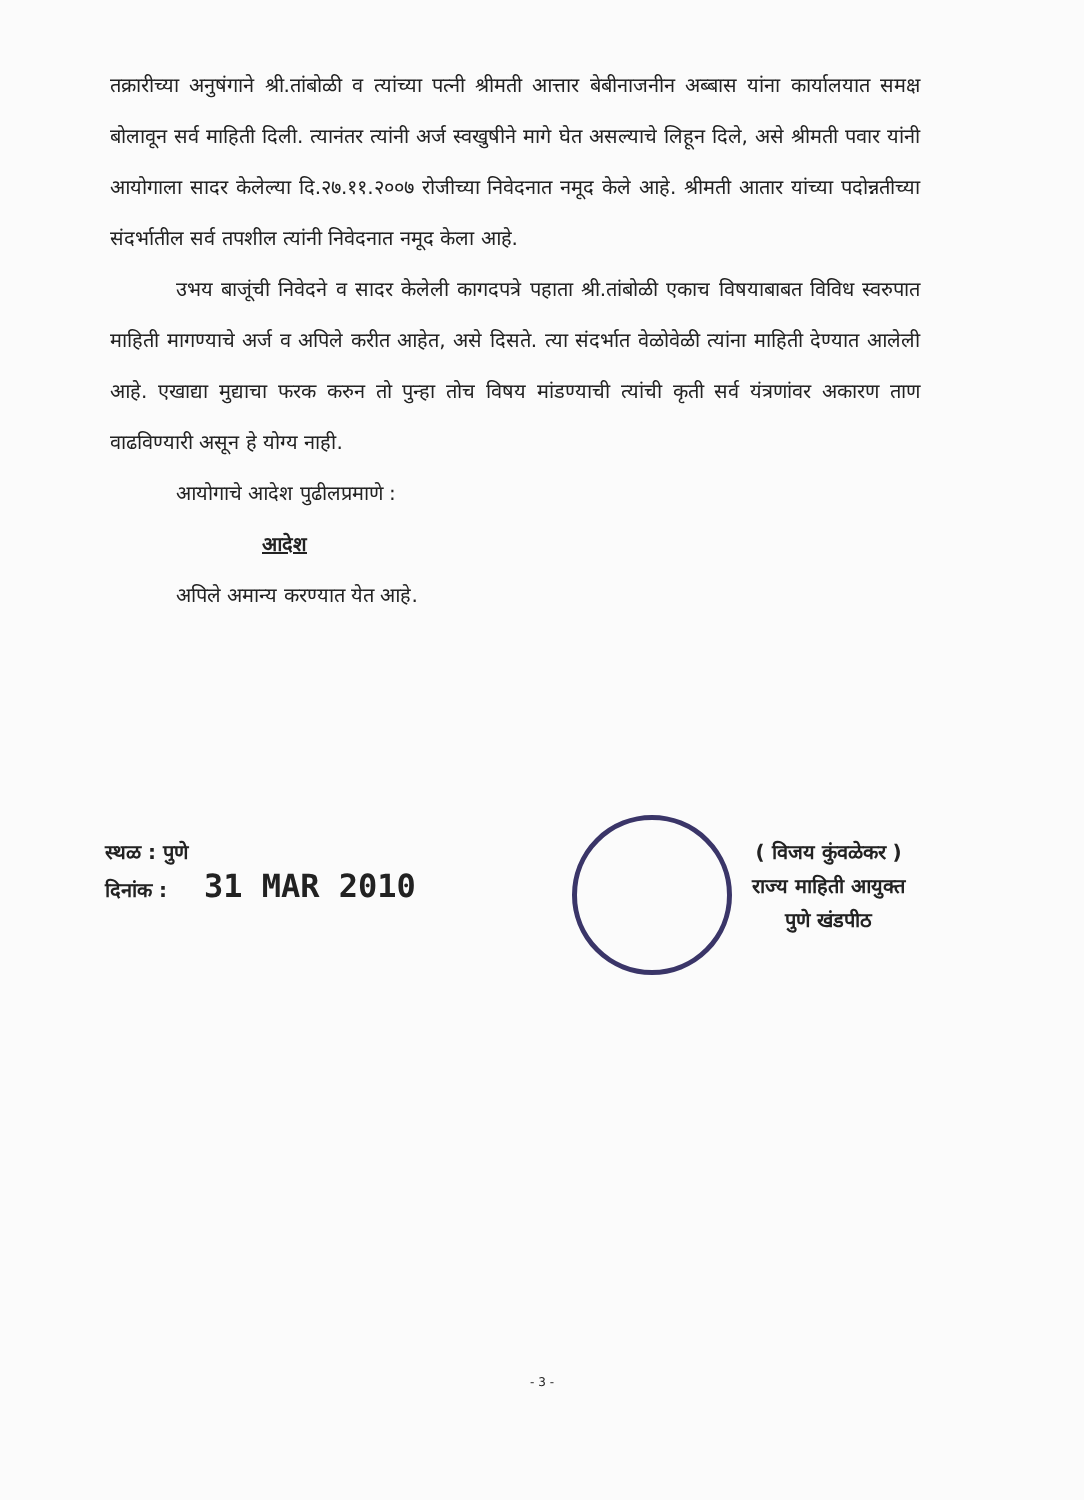तक्रारीच्या अनुषंगाने श्री.तांबोळी व त्यांच्या पत्नी श्रीमती आत्तार बेबीनाजनीन अब्बास यांना कार्यालयात समक्ष बोलावून सर्व माहिती दिली. त्यानंतर त्यांनी अर्ज स्वखुषीने मागे घेत असल्याचे लिहून दिले, असे श्रीमती पवार यांनी आयोगाला सादर केलेल्या दि.२७.११.२००७ रोजीच्या निवेदनात नमूद केले आहे. श्रीमती आतार यांच्या पदोन्नतीच्या संदर्भातील सर्व तपशील त्यांनी निवेदनात नमूद केला आहे.
उभय बाजूंची निवेदने व सादर केलेली कागदपत्रे पहाता श्री.तांबोळी एकाच विषयाबाबत विविध स्वरुपात माहिती मागण्याचे अर्ज व अपिले करीत आहेत, असे दिसते. त्या संदर्भात वेळोवेळी त्यांना माहिती देण्यात आलेली आहे. एखाद्या मुद्याचा फरक करुन तो पुन्हा तोच विषय मांडण्याची त्यांची कृती सर्व यंत्रणांवर अकारण ताण वाढविण्यारी असून हे योग्य नाही.
आयोगाचे आदेश पुढीलप्रमाणे :
आदेश
अपिले अमान्य करण्यात येत आहे.
स्थळ : पुणे
दिनांक : 31 MAR 2010
( विजय कुंवळेकर )
राज्य माहिती आयुक्त
पुणे खंडपीठ
- 3 -